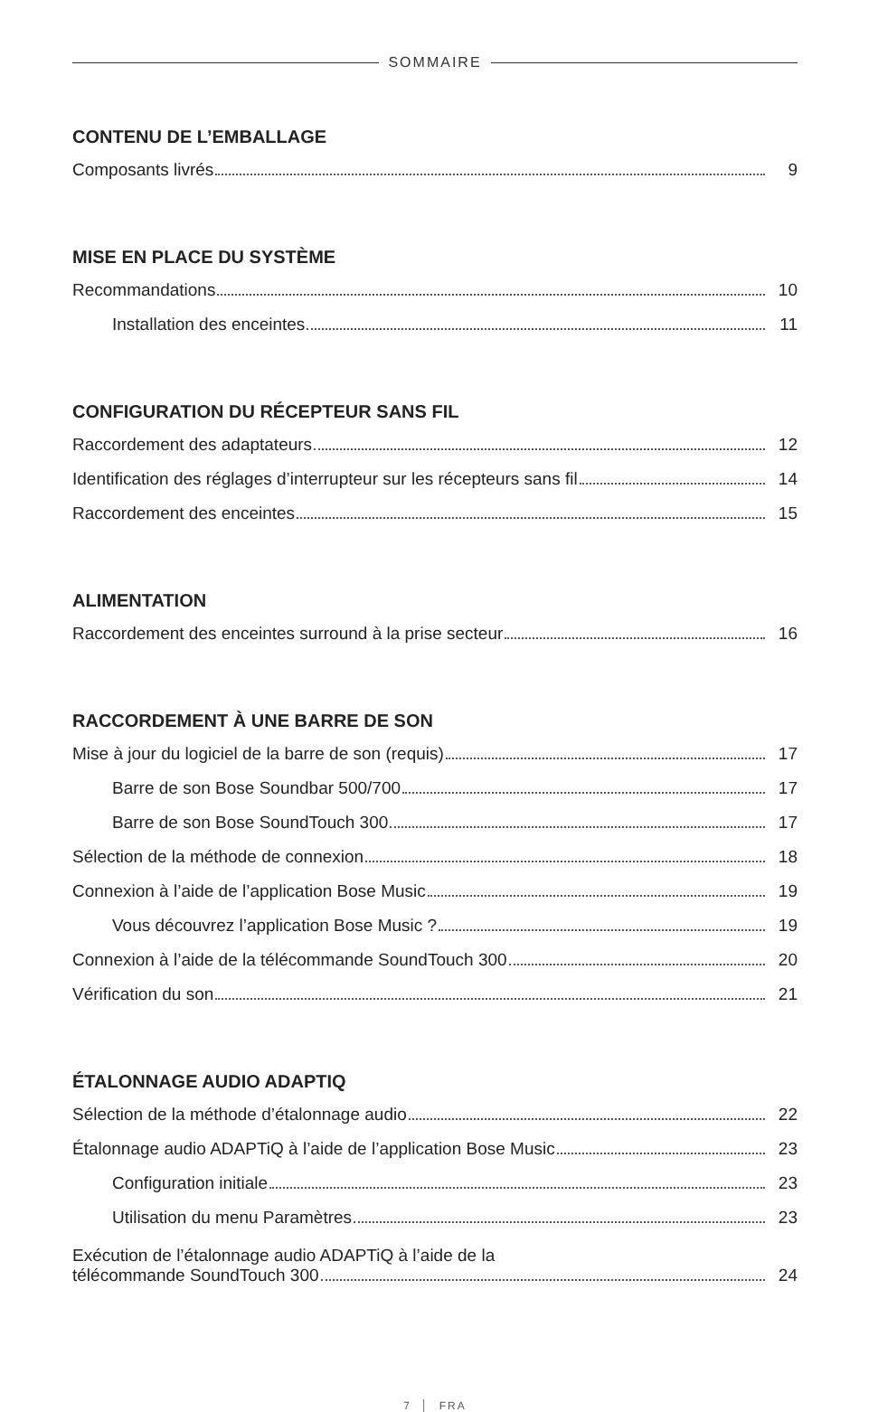SOMMAIRE
CONTENU DE L’EMBALLAGE
Composants livrés 9
MISE EN PLACE DU SYSTÈME
Recommandations 10
Installation des enceintes 11
CONFIGURATION DU RÉCEPTEUR SANS FIL
Raccordement des adaptateurs 12
Identification des réglages d’interrupteur sur les récepteurs sans fil 14
Raccordement des enceintes 15
ALIMENTATION
Raccordement des enceintes surround à la prise secteur 16
RACCORDEMENT À UNE BARRE DE SON
Mise à jour du logiciel de la barre de son (requis) 17
Barre de son Bose Soundbar 500/700 17
Barre de son Bose SoundTouch 300 17
Sélection de la méthode de connexion 18
Connexion à l’aide de l’application Bose Music 19
Vous découvrez l’application Bose Music ? 19
Connexion à l’aide de la télécommande SoundTouch 300 20
Vérification du son 21
ÉTALONNAGE AUDIO ADAPTIQ
Sélection de la méthode d’étalonnage audio 22
Étalonnage audio ADAPTiQ à l’aide de l’application Bose Music 23
Configuration initiale 23
Utilisation du menu Paramètres 23
Exécution de l’étalonnage audio ADAPTiQ à l’aide de la
télécommande SoundTouch 300 24
7 │ FRA